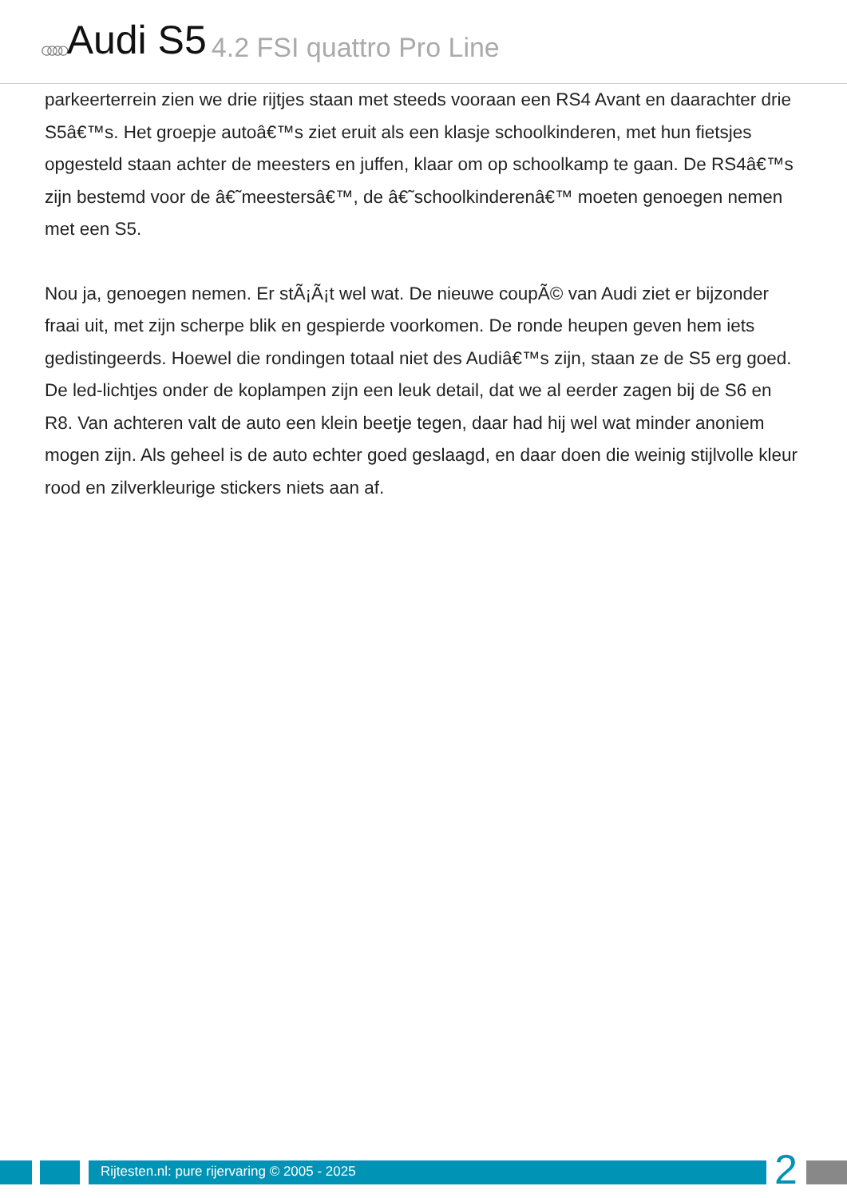○○○○ Audi S5 4.2 FSI quattro Pro Line
parkeerterrein zien we drie rijtjes staan met steeds vooraan een RS4 Avant en daarachter drie S5â€™s. Het groepje autoâ€™s ziet eruit als een klasje schoolkinderen, met hun fietsjes opgesteld staan achter de meesters en juffen, klaar om op schoolkamp te gaan. De RS4â€™s zijn bestemd voor de â€˜meestersâ€™, de â€˜schoolkinderenâ€™ moeten genoegen nemen met een S5.
Nou ja, genoegen nemen. Er stÃ¡Ã¡t wel wat. De nieuwe coupÃ© van Audi ziet er bijzonder fraai uit, met zijn scherpe blik en gespierde voorkomen. De ronde heupen geven hem iets gedistingeerds. Hoewel die rondingen totaal niet des Audiâ€™s zijn, staan ze de S5 erg goed. De led-lichtjes onder de koplampen zijn een leuk detail, dat we al eerder zagen bij de S6 en R8. Van achteren valt de auto een klein beetje tegen, daar had hij wel wat minder anoniem mogen zijn. Als geheel is de auto echter goed geslaagd, en daar doen die weinig stijlvolle kleur rood en zilverkleurige stickers niets aan af.
Rijtesten.nl: pure rijervaring © 2005 - 2025
2